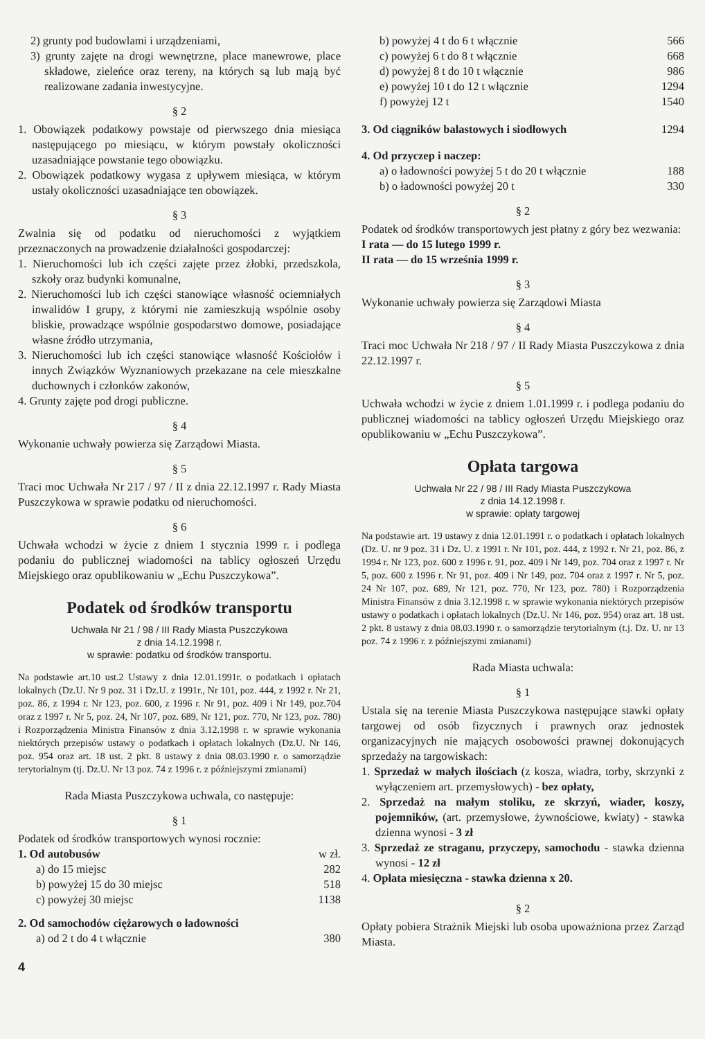2) grunty pod budowlami i urządzeniami,
3) grunty zajęte na drogi wewnętrzne, place manewrowe, place składowe, zieleńce oraz tereny, na których są lub mają być realizowane zadania inwestycyjne.
§ 2
1. Obowiązek podatkowy powstaje od pierwszego dnia miesiąca następującego po miesiącu, w którym powstały okoliczności uzasadniające powstanie tego obowiązku.
2. Obowiązek podatkowy wygasa z upływem miesiąca, w którym ustały okoliczności uzasadniające ten obowiązek.
§ 3
Zwalnia się od podatku od nieruchomości z wyjątkiem przeznaczonych na prowadzenie działalności gospodarczej:
1. Nieruchomości lub ich części zajęte przez żłobki, przedszkola, szkoły oraz budynki komunalne,
2. Nieruchomości lub ich części stanowiące własność ociemniałych inwalidów I grupy, z którymi nie zamieszkują wspólnie osoby bliskie, prowadzące wspólnie gospodarstwo domowe, posiadające własne źródło utrzymania,
3. Nieruchomości lub ich części stanowiące własność Kościołów i innych Związków Wyznaniowych przekazane na cele mieszkalne duchownych i członków zakonów,
4. Grunty zajęte pod drogi publiczne.
§ 4
Wykonanie uchwały powierza się Zarządowi Miasta.
§ 5
Traci moc Uchwała Nr 217 / 97 / II z dnia 22.12.1997 r. Rady Miasta Puszczykowa w sprawie podatku od nieruchomości.
§ 6
Uchwała wchodzi w życie z dniem 1 stycznia 1999 r. i podlega podaniu do publicznej wiadomości na tablicy ogłoszeń Urzędu Miejskiego oraz opublikowaniu w „Echu Puszczykowa”.
Podatek od środków transportu
Uchwała Nr 21 / 98 / III Rady Miasta Puszczykowa
z dnia 14.12.1998 r.
w sprawie: podatku od środków transportu.
Na podstawie art.10 ust.2 Ustawy z dnia 12.01.1991r. o podatkach i opłatach lokalnych (Dz.U. Nr 9 poz. 31 i Dz.U. z 1991r., Nr 101, poz. 444, z 1992 r. Nr 21, poz. 86, z 1994 r. Nr 123, poz. 600, z 1996 r. Nr 91, poz. 409 i Nr 149, poz.704 oraz z 1997 r. Nr 5, poz. 24, Nr 107, poz. 689, Nr 121, poz. 770, Nr 123, poz. 780) i Rozporządzenia Ministra Finansów z dnia 3.12.1998 r. w sprawie wykonania niektórych przepisów ustawy o podatkach i opłatach lokalnych (Dz.U. Nr 146, poz. 954 oraz art. 18 ust. 2 pkt. 8 ustawy z dnia 08.03.1990 r. o samorządzie terytorialnym (tj. Dz.U. Nr 13 poz. 74 z 1996 r. z późniejszymi zmianami)
Rada Miasta Puszczykowa uchwala, co następuje:
§ 1
Podatek od środków transportowych wynosi rocznie:
1. Od autobusów w zł.
a) do 15 miejsc 282
b) powyżej 15 do 30 miejsc 518
c) powyżej 30 miejsc 1138
2. Od samochodów ciężarowych o ładowności
a) od 2 t do 4 t włącznie 380
b) powyżej 4 t do 6 t włącznie 566
c) powyżej 6 t do 8 t włącznie 668
d) powyżej 8 t do 10 t włącznie 986
e) powyżej 10 t do 12 t włącznie 1294
f) powyżej 12 t 1540
3. Od ciągników balastowych i siodłowych 1294
4. Od przyczep i naczep:
a) o ładowności powyżej 5 t do 20 t włącznie 188
b) o ładowności powyżej 20 t 330
§ 2
Podatek od środków transportowych jest płatny z góry bez wezwania:
I rata — do 15 lutego 1999 r.
II rata — do 15 września 1999 r.
§ 3
Wykonanie uchwały powierza się Zarządowi Miasta
§ 4
Traci moc Uchwała Nr 218 / 97 / II Rady Miasta Puszczykowa z dnia 22.12.1997 r.
§ 5
Uchwała wchodzi w życie z dniem 1.01.1999 r. i podlega podaniu do publicznej wiadomości na tablicy ogłoszeń Urzędu Miejskiego oraz opublikowaniu w „Echu Puszczykowa”.
Opłata targowa
Uchwała Nr 22 / 98 / III Rady Miasta Puszczykowa
z dnia 14.12.1998 r.
w sprawie: opłaty targowej
Na podstawie art. 19 ustawy z dnia 12.01.1991 r. o podatkach i opłatach lokalnych (Dz. U. nr 9 poz. 31 i Dz. U. z 1991 r. Nr 101, poz. 444, z 1992 r. Nr 21, poz. 86, z 1994 r. Nr 123, poz. 600 z 1996 r. 91, poz. 409 i Nr 149, poz. 704 oraz z 1997 r. Nr 5, poz. 600 z 1996 r. Nr 91, poz. 409 i Nr 149, poz. 704 oraz z 1997 r. Nr 5, poz. 24 Nr 107, poz. 689, Nr 121, poz. 770, Nr 123, poz. 780) i Rozporządzenia Ministra Finansów z dnia 3.12.1998 r. w sprawie wykonania niektórych przepisów ustawy o podatkach i opłatach lokalnych (Dz.U. Nr 146, poz. 954) oraz art. 18 ust. 2 pkt. 8 ustawy z dnia 08.03.1990 r. o samorządzie terytorialnym (t.j. Dz. U. nr 13 poz. 74 z 1996 r. z późniejszymi zmianami)
Rada Miasta uchwala:
§ 1
Ustala się na terenie Miasta Puszczykowa następujące stawki opłaty targowej od osób fizycznych i prawnych oraz jednostek organizacyjnych nie mających osobowości prawnej dokonujących sprzedaży na targowiskach:
1. Sprzedaż w małych ilościach (z kosza, wiadra, torby, skrzynki z wyłączeniem art. przemysłowych) - bez opłaty,
2. Sprzedaż na małym stoliku, ze skrzyń, wiader, koszy, pojemników, (art. przemysłowe, żywnościowe, kwiaty) - stawka dzienna wynosi - 3 zł
3. Sprzedaż ze straganu, przyczepy, samochodu - stawka dzienna wynosi - 12 zł
4. Opłata miesięczna - stawka dzienna x 20.
§ 2
Opłaty pobiera Strażnik Miejski lub osoba upoważniona przez Zarząd Miasta.
4